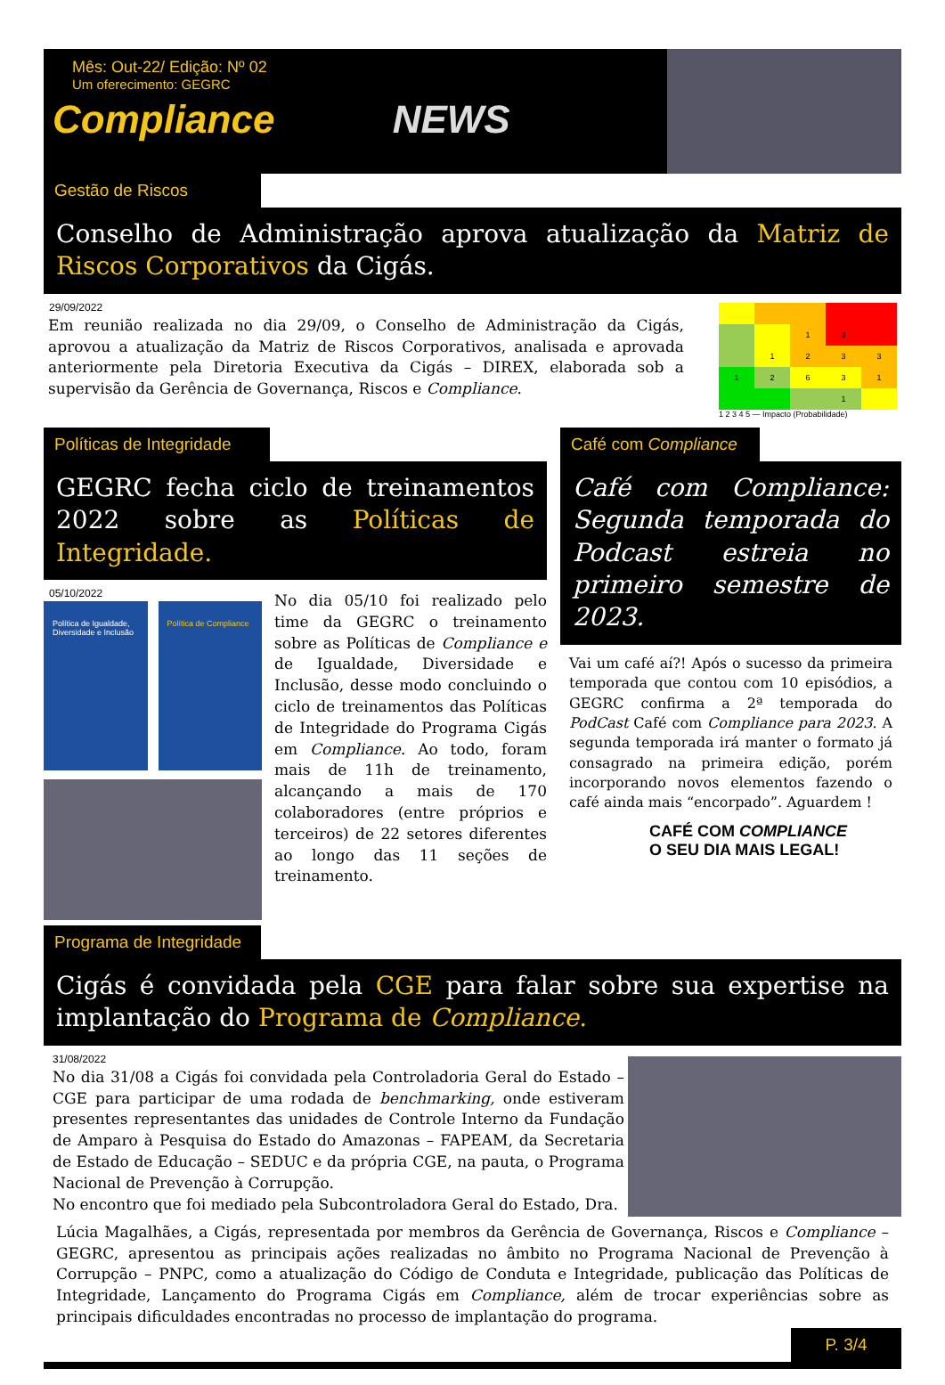Mês: Out-22/ Edição: Nº 02
Um oferecimento: GEGRC
Compliance NEWS
Gestão de Riscos
Conselho de Administração aprova atualização da Matriz de Riscos Corporativos da Cigás.
29/09/2022
Em reunião realizada no dia 29/09, o Conselho de Administração da Cigás, aprovou a atualização da Matriz de Riscos Corporativos, analisada e aprovada anteriormente pela Diretoria Executiva da Cigás – DIREX, elaborada sob a supervisão da Gerência de Governança, Riscos e Compliance.
1
3
1
2
3
3
1
2
6
3
1
1
1 2 3 4 5 — Impacto (Probabilidade)
Políticas de Integridade
GEGRC fecha ciclo de treinamentos 2022 sobre as Políticas de Integridade.
05/10/2022
Política de Igualdade, Diversidade e Inclusão
Política de Compliance
No dia 05/10 foi realizado pelo time da GEGRC o treinamento sobre as Políticas de Compliance e de Igualdade, Diversidade e Inclusão, desse modo concluindo o ciclo de treinamentos das Políticas de Integridade do Programa Cigás em Compliance. Ao todo, foram mais de 11h de treinamento, alcançando a mais de 170 colaboradores (entre próprios e terceiros) de 22 setores diferentes ao longo das 11 seções de treinamento.
Café com Compliance
Café com Compliance: Segunda temporada do Podcast estreia no primeiro semestre de 2023.
Vai um café aí?! Após o sucesso da primeira temporada que contou com 10 episódios, a GEGRC confirma a 2ª temporada do PodCast Café com Compliance para 2023. A segunda temporada irá manter o formato já consagrado na primeira edição, porém incorporando novos elementos fazendo o café ainda mais “encorpado”. Aguardem !
CAFÉ COM COMPLIANCE
O SEU DIA MAIS LEGAL!
Programa de Integridade
Cigás é convidada pela CGE para falar sobre sua expertise na implantação do Programa de Compliance.
31/08/2022
No dia 31/08 a Cigás foi convidada pela Controladoria Geral do Estado – CGE para participar de uma rodada de benchmarking, onde estiveram presentes representantes das unidades de Controle Interno da Fundação de Amparo à Pesquisa do Estado do Amazonas – FAPEAM, da Secretaria de Estado de Educação – SEDUC e da própria CGE, na pauta, o Programa Nacional de Prevenção à Corrupção.
No encontro que foi mediado pela Subcontroladora Geral do Estado, Dra.
Lúcia Magalhães, a Cigás, representada por membros da Gerência de Governança, Riscos e Compliance – GEGRC, apresentou as principais ações realizadas no âmbito no Programa Nacional de Prevenção à Corrupção – PNPC, como a atualização do Código de Conduta e Integridade, publicação das Políticas de Integridade, Lançamento do Programa Cigás em Compliance, além de trocar experiências sobre as principais dificuldades encontradas no processo de implantação do programa.
P. 3/4